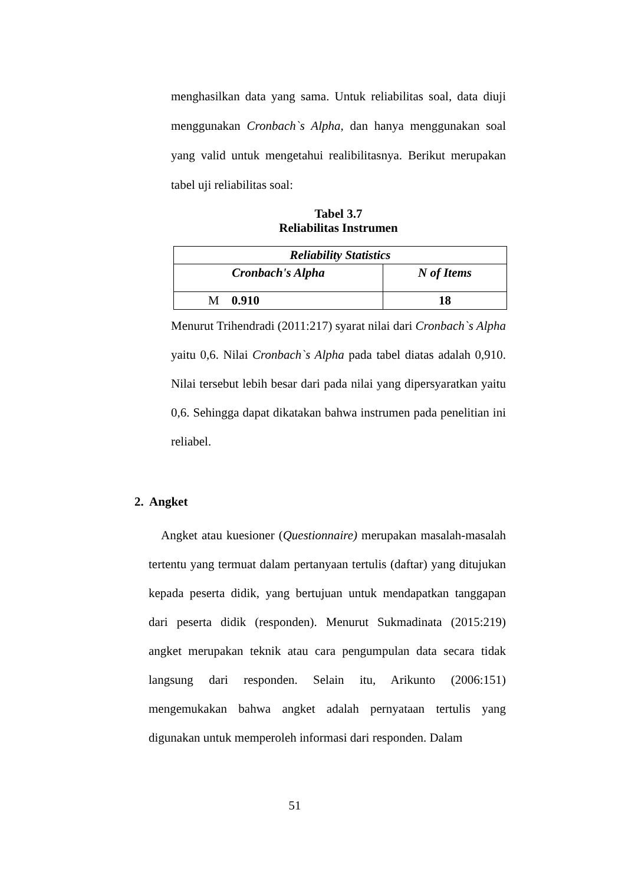menghasilkan data yang sama. Untuk reliabilitas soal, data diuji menggunakan Cronbach`s Alpha, dan hanya menggunakan soal yang valid untuk mengetahui realibilitasnya. Berikut merupakan tabel uji reliabilitas soal:
Tabel 3.7
Reliabilitas Instrumen
| Reliability Statistics | |
| --- | --- |
| Cronbach's Alpha | N of Items |
| M 0.910 | 18 |
Menurut Trihendradi (2011:217) syarat nilai dari Cronbach`s Alpha yaitu 0,6. Nilai Cronbach`s Alpha pada tabel diatas adalah 0,910. Nilai tersebut lebih besar dari pada nilai yang dipersyaratkan yaitu 0,6. Sehingga dapat dikatakan bahwa instrumen pada penelitian ini reliabel.
2. Angket
Angket atau kuesioner (Questionnaire) merupakan masalah-masalah tertentu yang termuat dalam pertanyaan tertulis (daftar) yang ditujukan kepada peserta didik, yang bertujuan untuk mendapatkan tanggapan dari peserta didik (responden). Menurut Sukmadinata (2015:219) angket merupakan teknik atau cara pengumpulan data secara tidak langsung dari responden. Selain itu, Arikunto (2006:151) mengemukakan bahwa angket adalah pernyataan tertulis yang digunakan untuk memperoleh informasi dari responden. Dalam
51